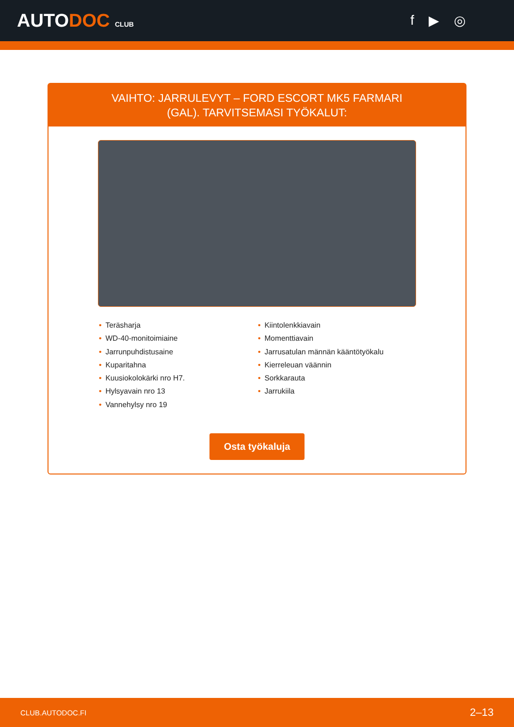AUTODOC CLUB
f ▶ ◎
VAIHTO: JARRULEVYT – FORD ESCORT MK5 FARMARI
(GAL). TARVITSEMASI TYÖKALUT:
• Teräsharja
• WD-40-monitoimiaine
• Jarrunpuhdistusaine
• Kuparitahna
• Kuusiokolokärki nro H7.
• Hylsyavain nro 13
• Vannehylsy nro 19
• Kiintolenkkiavain
• Momenttiavain
• Jarrusatulan männän kääntötyökalu
• Kierreleuan väännin
• Sorkkarauta
• Jarrukiila
Osta työkaluja
CLUB.AUTODOC.FI 2–13